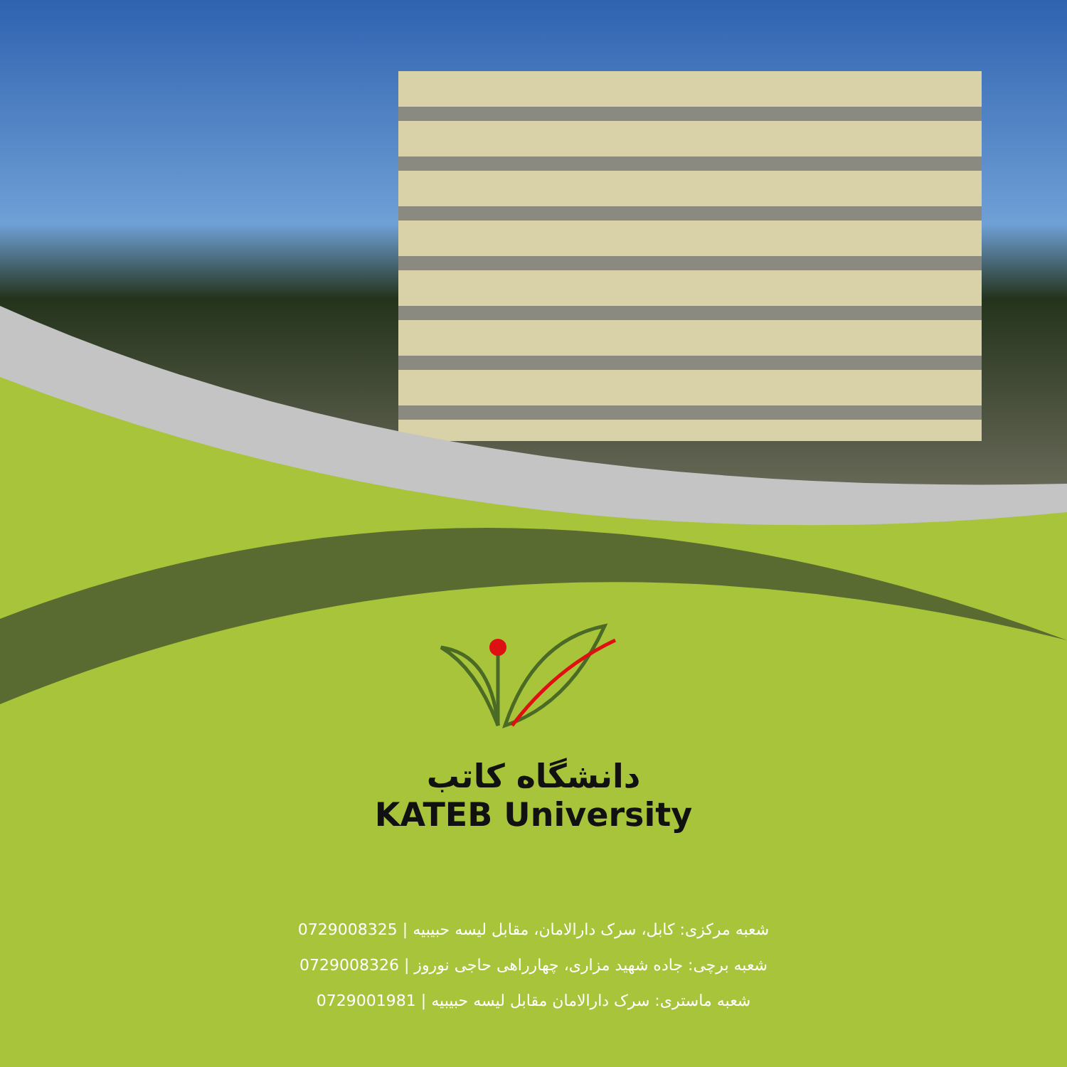دانشگاه کاتب
KATEB University
شعبه مرکزی: کابل، سرک دارالامان، مقابل لیسه حبیبیه | 0729008325
شعبه برچی: جاده شهید مزاری، چهارراهی حاجی نوروز | 0729008326
شعبه ماستری: سرک دارالامان مقابل لیسه حبیبیه | 0729001981